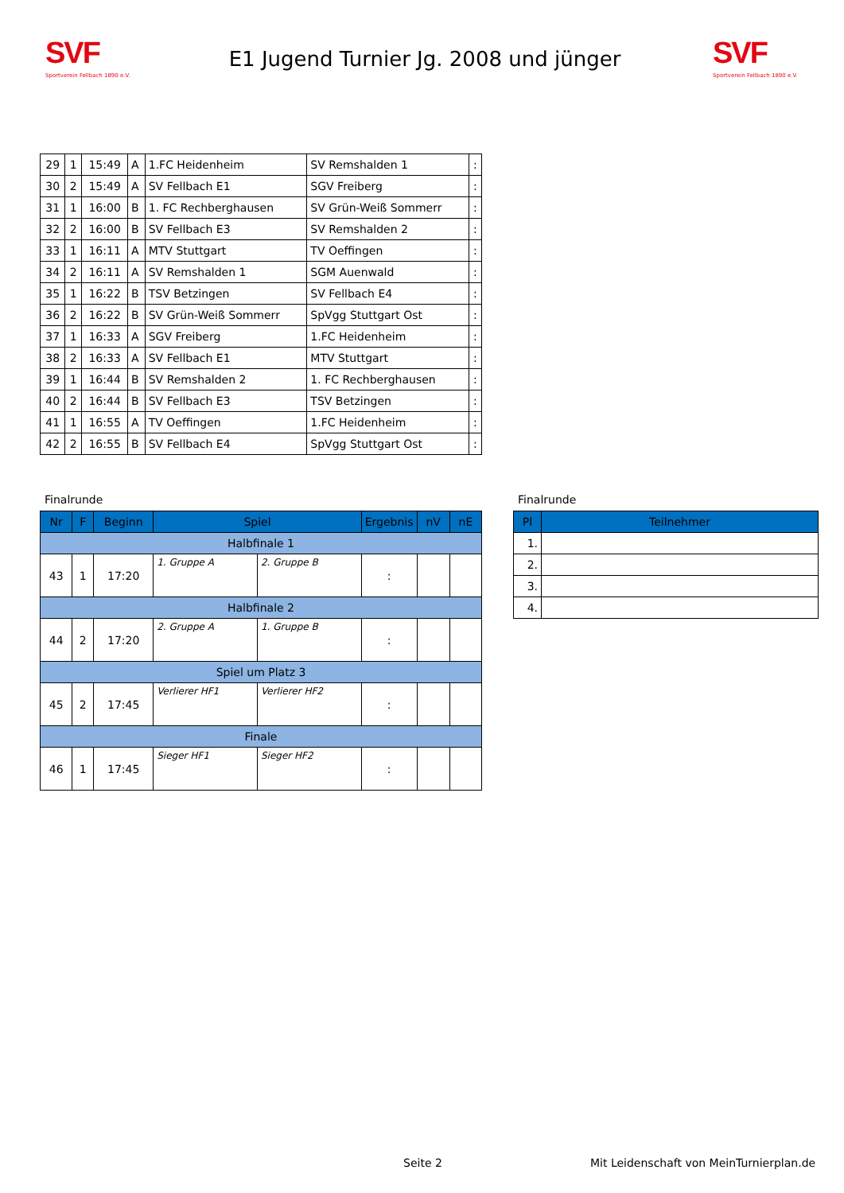SVF
Sportverein Fellbach 1890 e.V.
E1 Jugend Turnier Jg. 2008 und jünger
SVF
Sportverein Fellbach 1890 e.V.
| 29 | 1 | 15:49 | A | 1.FC Heidenheim | SV Remshalden 1 | : |
| 30 | 2 | 15:49 | A | SV Fellbach E1 | SGV Freiberg | : |
| 31 | 1 | 16:00 | B | 1. FC Rechberghausen | SV Grün-Weiß Sommerr | : |
| 32 | 2 | 16:00 | B | SV Fellbach E3 | SV Remshalden 2 | : |
| 33 | 1 | 16:11 | A | MTV Stuttgart | TV Oeffingen | : |
| 34 | 2 | 16:11 | A | SV Remshalden 1 | SGM Auenwald | : |
| 35 | 1 | 16:22 | B | TSV Betzingen | SV Fellbach E4 | : |
| 36 | 2 | 16:22 | B | SV Grün-Weiß Sommerr | SpVgg Stuttgart Ost | : |
| 37 | 1 | 16:33 | A | SGV Freiberg | 1.FC Heidenheim | : |
| 38 | 2 | 16:33 | A | SV Fellbach E1 | MTV Stuttgart | : |
| 39 | 1 | 16:44 | B | SV Remshalden 2 | 1. FC Rechberghausen | : |
| 40 | 2 | 16:44 | B | SV Fellbach E3 | TSV Betzingen | : |
| 41 | 1 | 16:55 | A | TV Oeffingen | 1.FC Heidenheim | : |
| 42 | 2 | 16:55 | B | SV Fellbach E4 | SpVgg Stuttgart Ost | : |
Finalrunde
| Nr | F | Beginn | Spiel | | Ergebnis | nV | nE |
| --- | --- | --- | --- | --- | --- | --- | --- |
| Halbfinale 1 | | | | | | | |
| 43 | 1 | 17:20 | 1. Gruppe A | 2. Gruppe B | : | | |
| Halbfinale 2 | | | | | | | |
| 44 | 2 | 17:20 | 2. Gruppe A | 1. Gruppe B | : | | |
| Spiel um Platz 3 | | | | | | | |
| 45 | 2 | 17:45 | Verlierer HF1 | Verlierer HF2 | : | | |
| Finale | | | | | | | |
| 46 | 1 | 17:45 | Sieger HF1 | Sieger HF2 | : | | |
Finalrunde
| Pl | Teilnehmer |
| --- | --- |
| 1. | |
| 2. | |
| 3. | |
| 4. | |
Seite 2
Mit Leidenschaft von MeinTurnierplan.de